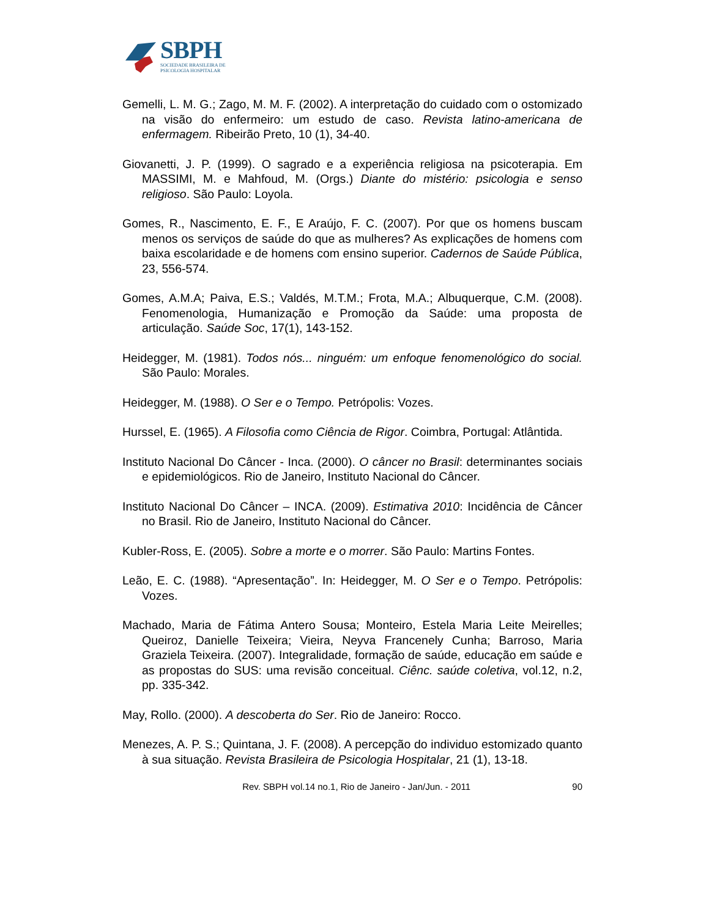SBPH
SOCIEDADE BRASILEIRA DE
PSICOLOGIA HOSPITALAR
Gemelli, L. M. G.; Zago, M. M. F. (2002). A interpretação do cuidado com o ostomizado na visão do enfermeiro: um estudo de caso. Revista latino-americana de enfermagem. Ribeirão Preto, 10 (1), 34-40.
Giovanetti, J. P. (1999). O sagrado e a experiência religiosa na psicoterapia. Em MASSIMI, M. e Mahfoud, M. (Orgs.) Diante do mistério: psicologia e senso religioso. São Paulo: Loyola.
Gomes, R., Nascimento, E. F., E Araújo, F. C. (2007). Por que os homens buscam menos os serviços de saúde do que as mulheres? As explicações de homens com baixa escolaridade e de homens com ensino superior. Cadernos de Saúde Pública, 23, 556-574.
Gomes, A.M.A; Paiva, E.S.; Valdés, M.T.M.; Frota, M.A.; Albuquerque, C.M. (2008). Fenomenologia, Humanização e Promoção da Saúde: uma proposta de articulação. Saúde Soc, 17(1), 143-152.
Heidegger, M. (1981). Todos nós... ninguém: um enfoque fenomenológico do social. São Paulo: Morales.
Heidegger, M. (1988). O Ser e o Tempo. Petrópolis: Vozes.
Hurssel, E. (1965). A Filosofia como Ciência de Rigor. Coimbra, Portugal: Atlântida.
Instituto Nacional Do Câncer - Inca. (2000). O câncer no Brasil: determinantes sociais e epidemiológicos. Rio de Janeiro, Instituto Nacional do Câncer.
Instituto Nacional Do Câncer – INCA. (2009). Estimativa 2010: Incidência de Câncer no Brasil. Rio de Janeiro, Instituto Nacional do Câncer.
Kubler-Ross, E. (2005). Sobre a morte e o morrer. São Paulo: Martins Fontes.
Leão, E. C. (1988). “Apresentação”. In: Heidegger, M. O Ser e o Tempo. Petrópolis: Vozes.
Machado, Maria de Fátima Antero Sousa; Monteiro, Estela Maria Leite Meirelles; Queiroz, Danielle Teixeira; Vieira, Neyva Francenely Cunha; Barroso, Maria Graziela Teixeira. (2007). Integralidade, formação de saúde, educação em saúde e as propostas do SUS: uma revisão conceitual. Ciênc. saúde coletiva, vol.12, n.2, pp. 335-342.
May, Rollo. (2000). A descoberta do Ser. Rio de Janeiro: Rocco.
Menezes, A. P. S.; Quintana, J. F. (2008). A percepção do individuo estomizado quanto à sua situação. Revista Brasileira de Psicologia Hospitalar, 21 (1), 13-18.
Rev. SBPH vol.14 no.1, Rio de Janeiro - Jan/Jun. - 2011 90